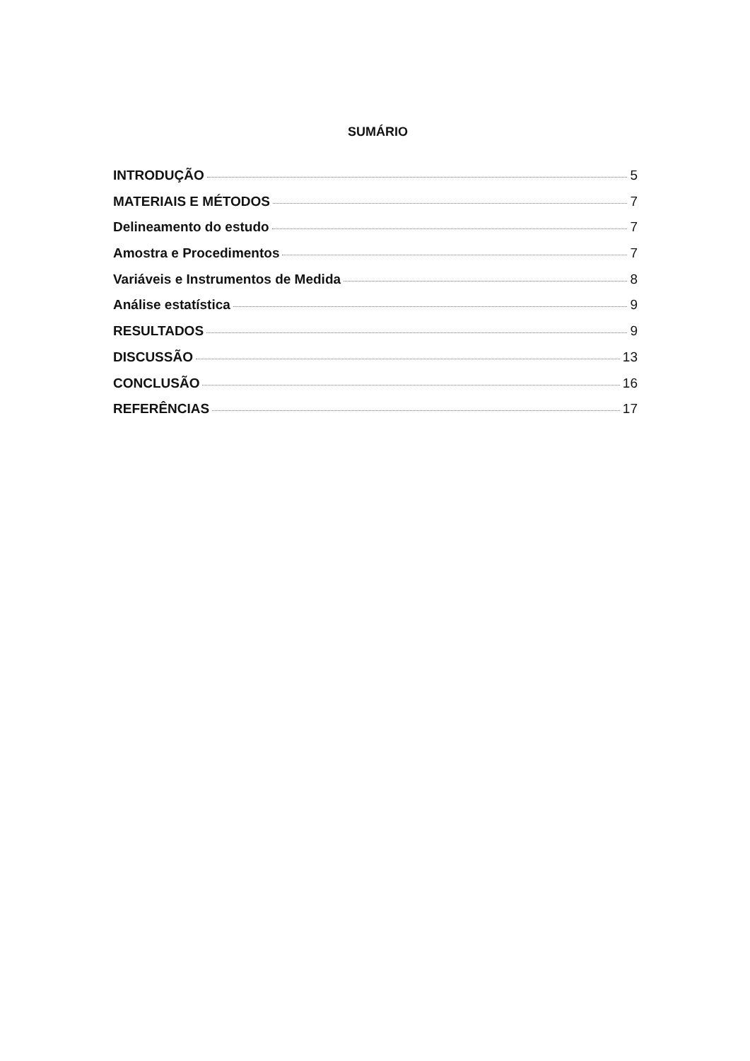SUMÁRIO
INTRODUÇÃO 5
MATERIAIS E MÉTODOS 7
Delineamento do estudo 7
Amostra e Procedimentos 7
Variáveis e Instrumentos de Medida 8
Análise estatística 9
RESULTADOS 9
DISCUSSÃO 13
CONCLUSÃO 16
REFERÊNCIAS 17